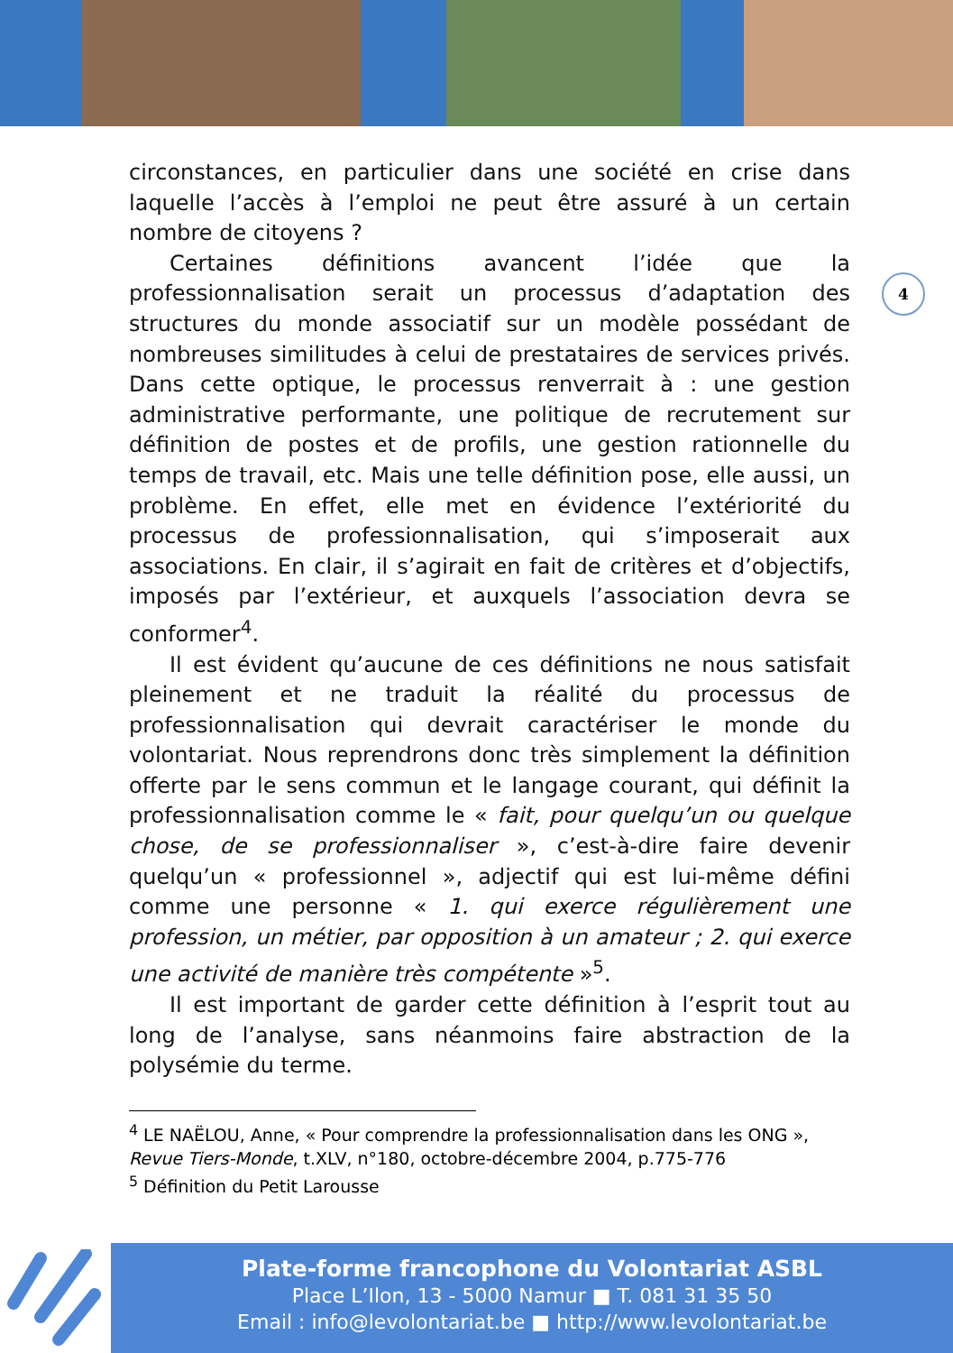circonstances, en particulier dans une société en crise dans laquelle l’accès à l’emploi ne peut être assuré à un certain nombre de citoyens ?
Certaines définitions avancent l’idée que la professionnalisation serait un processus d’adaptation des structures du monde associatif sur un modèle possédant de nombreuses similitudes à celui de prestataires de services privés. Dans cette optique, le processus renverrait à : une gestion administrative performante, une politique de recrutement sur définition de postes et de profils, une gestion rationnelle du temps de travail, etc. Mais une telle définition pose, elle aussi, un problème. En effet, elle met en évidence l’extériorité du processus de professionnalisation, qui s’imposerait aux associations. En clair, il s’agirait en fait de critères et d’objectifs, imposés par l’extérieur, et auxquels l’association devra se conformer<sup>4</sup>.
Il est évident qu’aucune de ces définitions ne nous satisfait pleinement et ne traduit la réalité du processus de professionnalisation qui devrait caractériser le monde du volontariat. Nous reprendrons donc très simplement la définition offerte par le sens commun et le langage courant, qui définit la professionnalisation comme le « fait, pour quelqu’un ou quelque chose, de se professionnaliser », c’est-à-dire faire devenir quelqu’un « professionnel », adjectif qui est lui-même défini comme une personne « 1. qui exerce régulièrement une profession, un métier, par opposition à un amateur ; 2. qui exerce une activité de manière très compétente »<sup>5</sup>.
Il est important de garder cette définition à l’esprit tout au long de l’analyse, sans néanmoins faire abstraction de la polysémie du terme.
4
<sup>4</sup> LE NAËLOU, Anne, « Pour comprendre la professionnalisation dans les ONG », Revue Tiers-Monde, t.XLV, n°180, octobre-décembre 2004, p.775-776
<sup>5</sup> Définition du Petit Larousse
Plate-forme francophone du Volontariat ASBL
Place L’Ilon, 13 - 5000 Namur ■ T. 081 31 35 50
Email : info@levolontariat.be ■ http://www.levolontariat.be